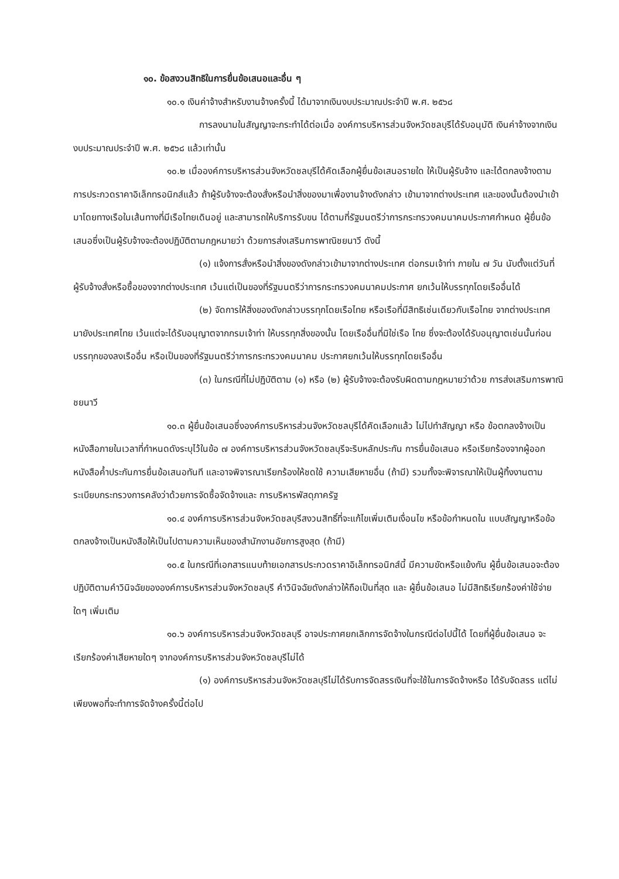๑๐. ข้อสงวนสิทธิในการยื่นข้อเสนอและอื่น ๆ
๑๐.๑ เงินค่าจ้างสำหรับงานจ้างครั้งนี้ ได้มาจากเงินงบประมาณประจำปี พ.ศ. ๒๕๖๘
การลงนามในสัญญาจะกระทำได้ต่อเมื่อ องค์การบริหารส่วนจังหวัดชลบุรีได้รับอนุมัติ เงินค่าจ้างจากเงินงบประมาณประจำปี พ.ศ. ๒๕๖๘ แล้วเท่านั้น
๑๐.๒ เมื่อองค์การบริหารส่วนจังหวัดชลบุรีได้คัดเลือกผู้ยื่นข้อเสนอรายใด ให้เป็นผู้รับจ้าง และได้ตกลงจ้างตามการประกวดราคาอิเล็กทรอนิกส์แล้ว ถ้าผู้รับจ้างจะต้องสั่งหรือนำสิ่งของมาเพื่องานจ้างดังกล่าว เข้ามาจากต่างประเทศ และของนั้นต้องนำเข้ามาโดยทางเรือในเส้นทางที่มีเรือไทยเดินอยู่ และสามารถให้บริการรับขน ได้ตามที่รัฐมนตรีว่าการกระทรวงคมนาคมประกาศกำหนด ผู้ยื่นข้อเสนอซึ่งเป็นผู้รับจ้างจะต้องปฏิบัติตามกฎหมายว่า ด้วยการส่งเสริมการพาณิชยนาวี ดังนี้
(๑) แจ้งการสั่งหรือนำสิ่งของดังกล่าวเข้ามาจากต่างประเทศ ต่อกรมเจ้าท่า ภายใน ๗ วัน นับตั้งแต่วันที่ผู้รับจ้างสั่งหรือซื้อของจากต่างประเทศ เว้นแต่เป็นของที่รัฐมนตรีว่าการกระทรวงคมนาคมประกาศ ยกเว้นให้บรรทุกโดยเรืออื่นได้
(๒) จัดการให้สิ่งของดังกล่าวบรรทุกโดยเรือไทย หรือเรือที่มีสิทธิเช่นเดียวกับเรือไทย จากต่างประเทศมายังประเทศไทย เว้นแต่จะได้รับอนุญาตจากกรมเจ้าท่า ให้บรรทุกสิ่งของนั้น โดยเรืออื่นที่มิใช่เรือ ไทย ซึ่งจะต้องได้รับอนุญาตเช่นนั้นก่อนบรรทุกของลงเรืออื่น หรือเป็นของที่รัฐมนตรีว่าการกระทรวงคมนาคม ประกาศยกเว้นให้บรรทุกโดยเรืออื่น
(๓) ในกรณีที่ไม่ปฏิบัติตาม (๑) หรือ (๒) ผู้รับจ้างจะต้องรับผิดตามกฎหมายว่าด้วย การส่งเสริมการพาณิชยนาวี
๑๐.๓ ผู้ยื่นข้อเสนอซึ่งองค์การบริหารส่วนจังหวัดชลบุรีได้คัดเลือกแล้ว ไม่ไปทำสัญญา หรือ ข้อตกลงจ้างเป็นหนังสือภายในเวลาที่กำหนดดังระบุไว้ในข้อ ๗ องค์การบริหารส่วนจังหวัดชลบุรีจะริบหลักประกัน การยื่นข้อเสนอ หรือเรียกร้องจากผู้ออกหนังสือค้ำประกันการยื่นข้อเสนอทันที และอาจพิจารณาเรียกร้องให้ชดใช้ ความเสียหายอื่น (ถ้ามี) รวมทั้งจะพิจารณาให้เป็นผู้ทิ้งงานตามระเบียบกระทรวงการคลังว่าด้วยการจัดซื้อจัดจ้างและ การบริหารพัสดุภาครัฐ
๑๐.๔ องค์การบริหารส่วนจังหวัดชลบุรีสงวนสิทธิ์ที่จะแก้ไขเพิ่มเติมเงื่อนไข หรือข้อกำหนดใน แบบสัญญาหรือข้อตกลงจ้างเป็นหนังสือให้เป็นไปตามความเห็นของสำนักงานอัยการสูงสุด (ถ้ามี)
๑๐.๕ ในกรณีที่เอกสารแนบท้ายเอกสารประกวดราคาอิเล็กทรอนิกส์นี้ มีความขัดหรือแย้งกัน ผู้ยื่นข้อเสนอจะต้องปฏิบัติตามคำวินิจฉัยขององค์การบริหารส่วนจังหวัดชลบุรี คำวินิจฉัยดังกล่าวให้ถือเป็นที่สุด และ ผู้ยื่นข้อเสนอ ไม่มีสิทธิเรียกร้องค่าใช้จ่ายใดๆ เพิ่มเติม
๑๐.๖ องค์การบริหารส่วนจังหวัดชลบุรี อาจประกาศยกเลิกการจัดจ้างในกรณีต่อไปนี้ได้ โดยที่ผู้ยื่นข้อเสนอ จะเรียกร้องค่าเสียหายใดๆ จากองค์การบริหารส่วนจังหวัดชลบุรีไม่ได้
(๑) องค์การบริหารส่วนจังหวัดชลบุรีไม่ได้รับการจัดสรรเงินที่จะใช้ในการจัดจ้างหรือ ได้รับจัดสรร แต่ไม่เพียงพอที่จะทำการจัดจ้างครั้งนี้ต่อไป